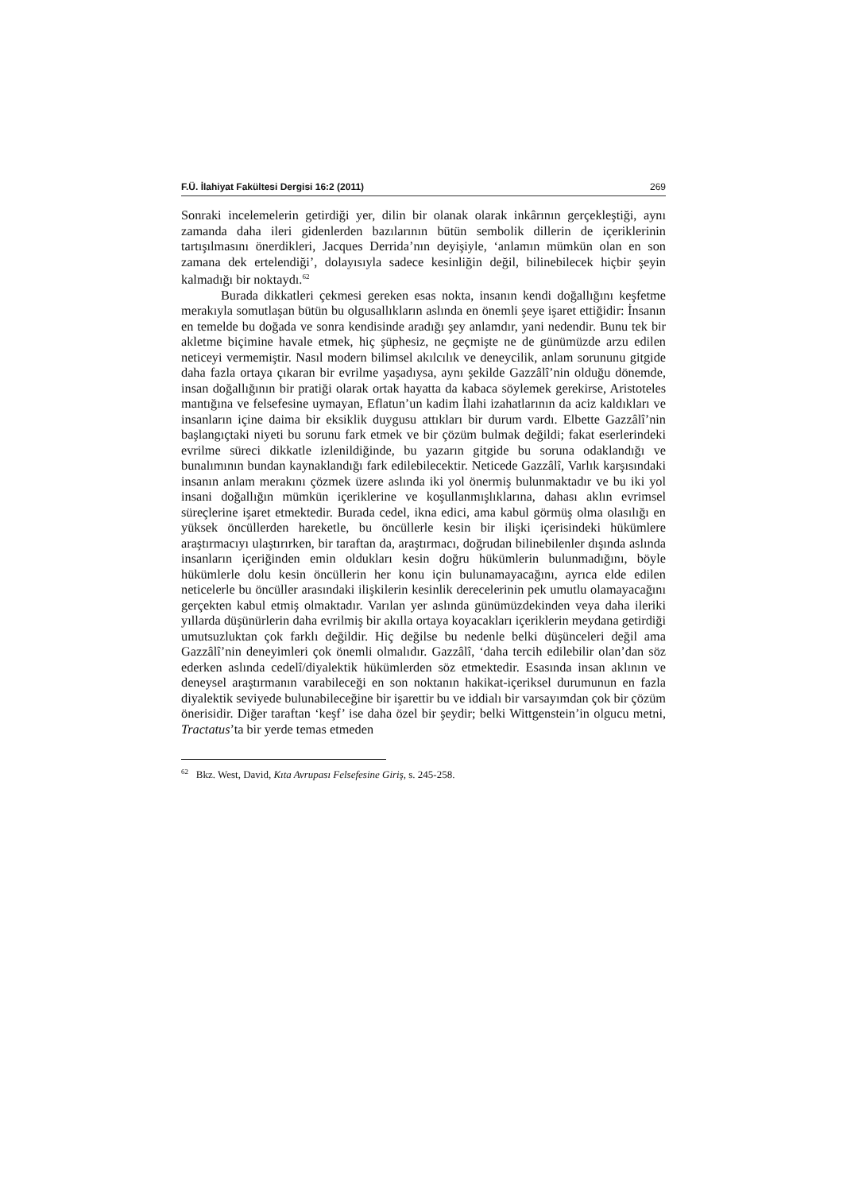F.Ü. İlahiyat Fakültesi Dergisi 16:2 (2011) 269
Sonraki incelemelerin getirdiği yer, dilin bir olanak olarak inkârının gerçekleştiği, aynı zamanda daha ileri gidenlerden bazılarının bütün sembolik dillerin de içeriklerinin tartışılmasını önerdikleri, Jacques Derrida’nın deyişiyle, ‘anlamın mümkün olan en son zamana dek ertelendiği’, dolayısıyla sadece kesinliğin değil, bilinebilecek hiçbir şeyin kalmadığı bir noktaydı.<sup>62</sup>
Burada dikkatleri çekmesi gereken esas nokta, insanın kendi doğallığını keşfetme merakıyla somutlaşan bütün bu olgusallıkların aslında en önemli şeye işaret ettiğidir: İnsanın en temelde bu doğada ve sonra kendisinde aradığı şey anlamdır, yani nedendir. Bunu tek bir akletme biçimine havale etmek, hiç şüphesiz, ne geçmişte ne de günümüzde arzu edilen neticeyi vermemiştir. Nasıl modern bilimsel akılcılık ve deneycilik, anlam sorununu gitgide daha fazla ortaya çıkaran bir evrilme yaşadıysa, aynı şekilde Gazzâlî’nin olduğu dönemde, insan doğallığının bir pratiği olarak ortak hayatta da kabaca söylemek gerekirse, Aristoteles mantığına ve felsefesine uymayan, Eflatun’un kadim İlahi izahatlarının da aciz kaldıkları ve insanların içine daima bir eksiklik duygusu attıkları bir durum vardı. Elbette Gazzâlî’nin başlangıçtaki niyeti bu sorunu fark etmek ve bir çözüm bulmak değildi; fakat eserlerindeki evrilme süreci dikkatle izlenildiğinde, bu yazarın gitgide bu soruna odaklandığı ve bunalımının bundan kaynaklandığı fark edilebilecektir. Neticede Gazzâlî, Varlık karşısındaki insanın anlam merakını çözmek üzere aslında iki yol önermiş bulunmaktadır ve bu iki yol insani doğallığın mümkün içeriklerine ve koşullanmışlıklarına, dahası aklın evrimsel süreçlerine işaret etmektedir. Burada cedel, ikna edici, ama kabul görmüş olma olasılığı en yüksek öncüllerden hareketle, bu öncüllerle kesin bir ilişki içerisindeki hükümlere araştırmacıyı ulaştırırken, bir taraftan da, araştırmacı, doğrudan bilinebilenler dışında aslında insanların içeriğinden emin oldukları kesin doğru hükümlerin bulunmadığını, böyle hükümlerle dolu kesin öncüllerin her konu için bulunamayacağını, ayrıca elde edilen neticelerle bu öncüller arasındaki ilişkilerin kesinlik derecelerinin pek umutlu olamayacağını gerçekten kabul etmiş olmaktadır. Varılan yer aslında günümüzdekinden veya daha ileriki yıllarda düşünürlerin daha evrilmiş bir akılla ortaya koyacakları içeriklerin meydana getirdiği umutsuzluktan çok farklı değildir. Hiç değilse bu nedenle belki düşünceleri değil ama Gazzâlî’nin deneyimleri çok önemli olmalıdır. Gazzâlî, ‘daha tercih edilebilir olan’dan söz ederken aslında cedelî/diyalektik hükümlerden söz etmektedir. Esasında insan aklının ve deneysel araştırmanın varabileceği en son noktanın hakikat-içeriksel durumunun en fazla diyalektik seviyede bulunabileceğine bir işarettir bu ve iddialı bir varsayımdan çok bir çözüm önerisidir. Diğer taraftan ‘keşf’ ise daha özel bir şeydir; belki Wittgenstein’in olgucu metni, Tractatus’ta bir yerde temas etmeden
<sup>62</sup> Bkz. West, David, Kıta Avrupası Felsefesine Giriş, s. 245-258.